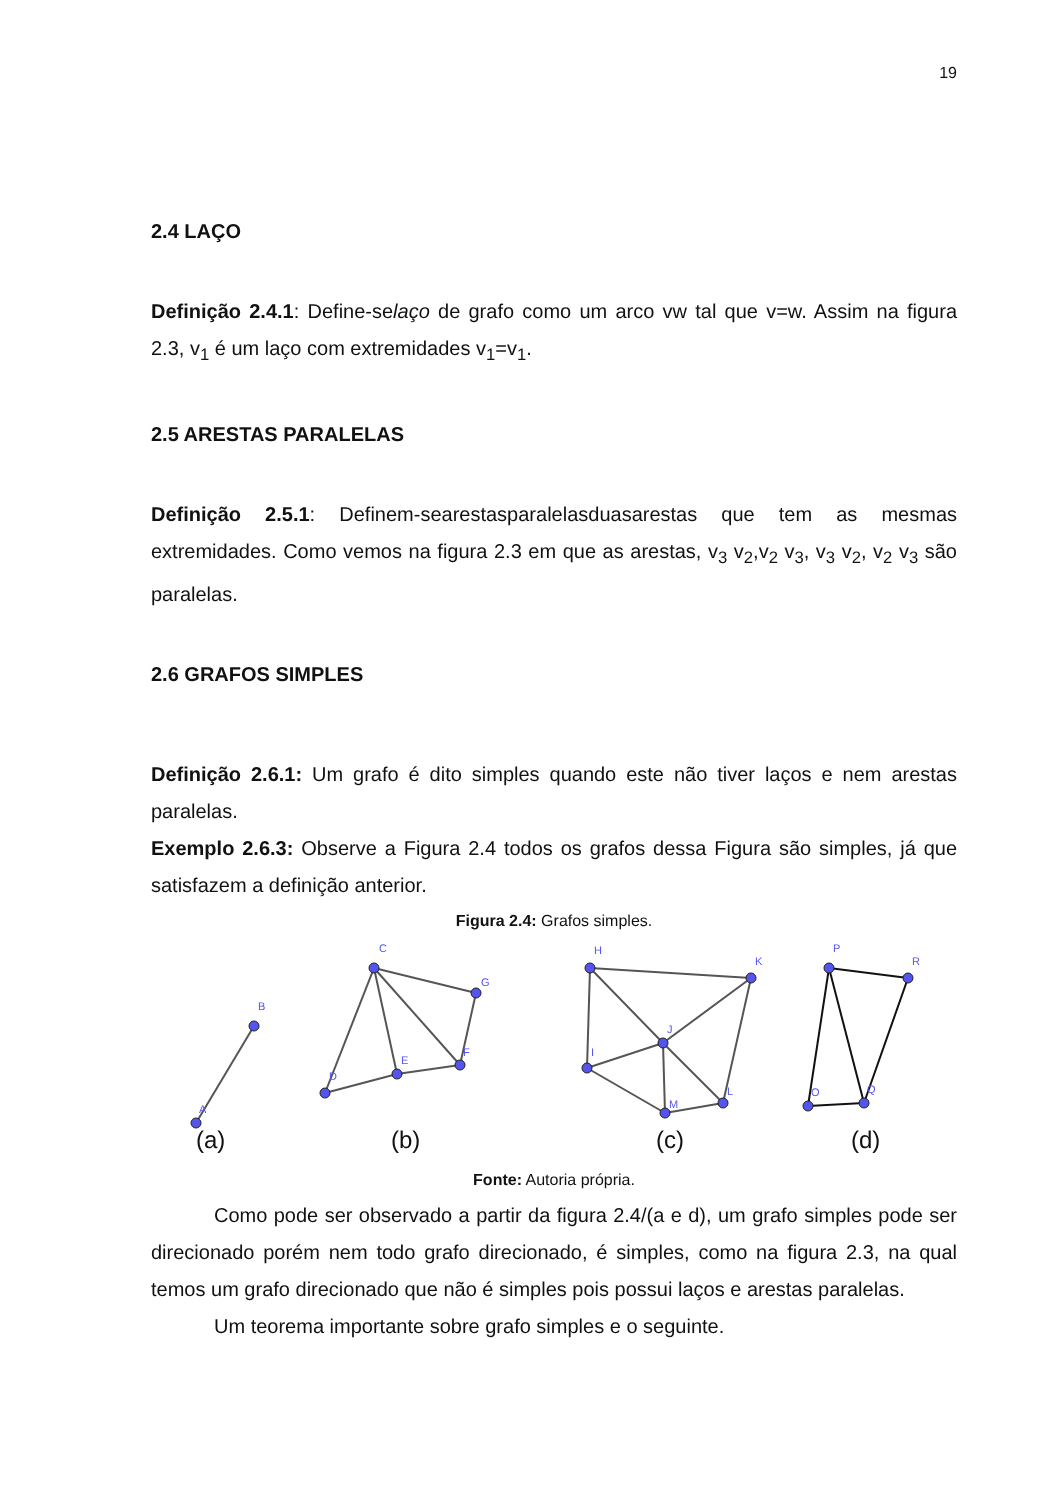19
2.4 LAÇO
Definição 2.4.1: Define-selaço de grafo como um arco vw tal que v=w. Assim na figura 2.3, v<sub>1</sub> é um laço com extremidades v<sub>1</sub>=v<sub>1</sub>.
2.5 ARESTAS PARALELAS
Definição 2.5.1: Definem-searestasparalelasduasarestas que tem as mesmas extremidades. Como vemos na figura 2.3 em que as arestas, v<sub>3</sub> v<sub>2</sub>,v<sub>2</sub> v<sub>3</sub>, v<sub>3</sub> v<sub>2</sub>, v<sub>2</sub> v<sub>3</sub> são paralelas.
2.6 GRAFOS SIMPLES
Definição 2.6.1: Um grafo é dito simples quando este não tiver laços e nem arestas paralelas.
Exemplo 2.6.3: Observe a Figura 2.4 todos os grafos dessa Figura são simples, já que satisfazem a definição anterior.
Figura 2.4: Grafos simples.
B
A
C
G
D
E
F
H
K
I
J
M
L
P
R
O
Q
(a)
(b)
(c)
(d)
Fonte: Autoria própria.
Como pode ser observado a partir da figura 2.4/(a e d), um grafo simples pode ser direcionado porém nem todo grafo direcionado, é simples, como na figura 2.3, na qual temos um grafo direcionado que não é simples pois possui laços e arestas paralelas.
Um teorema importante sobre grafo simples e o seguinte.